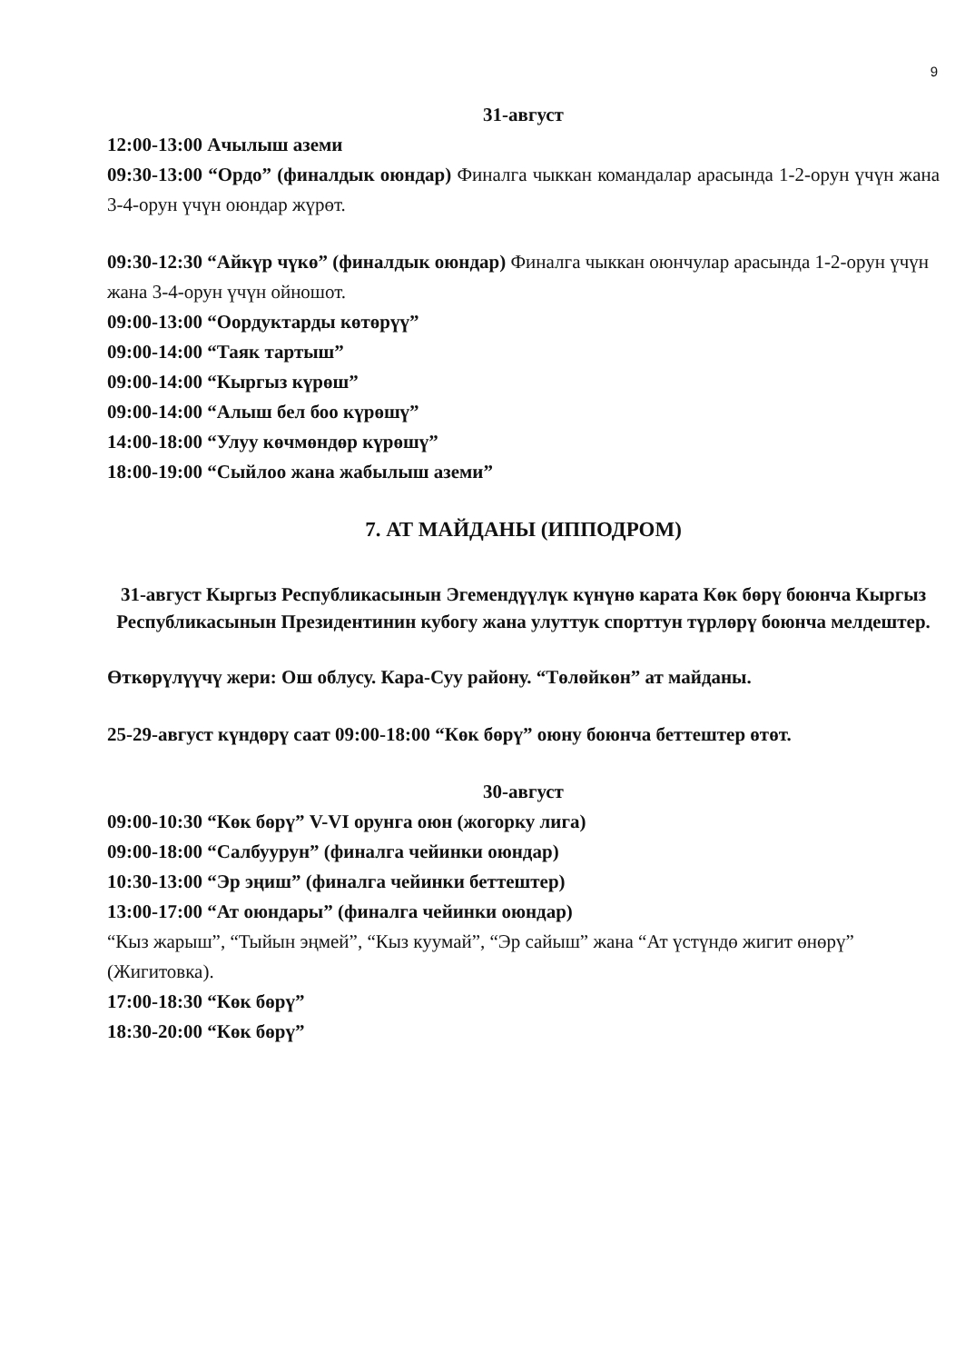9
31-август
12:00-13:00 Ачылыш аземи
09:30-13:00 “Ордо” (финалдык оюндар) Финалга чыккан командалар арасында 1-2-орун үчүн жана 3-4-орун үчүн оюндар жүрөт.
09:30-12:30 “Айкүр чүкө” (финалдык оюндар) Финалга чыккан оюнчулар арасында 1-2-орун үчүн жана 3-4-орун үчүн ойношот.
09:00-13:00 “Оордуктарды көтөрүү”
09:00-14:00 “Таяк тартыш”
09:00-14:00 “Кыргыз күрөш”
09:00-14:00 “Алыш бел боо күрөшү”
14:00-18:00 “Улуу көчмөндөр күрөшү”
18:00-19:00 “Сыйлоо жана жабылыш аземи”
7. АТ МАЙДАНЫ (ИППОДРОМ)
31-август Кыргыз Республикасынын Эгемендүүлүк күнүнө карата Көк бөрү боюнча Кыргыз Республикасынын Президентинин кубогу жана улуттук спорттун түрлөрү боюнча мелдештер.
Өткөрүлүүчү жери: Ош облусу. Кара-Суу району. “Төлөйкөн” ат майданы.
25-29-август күндөрү саат 09:00-18:00 “Көк бөрү” оюну боюнча беттештер өтөт.
30-август
09:00-10:30 “Көк бөрү” V-VI орунга оюн (жогорку лига)
09:00-18:00 “Салбуурун” (финалга чейинки оюндар)
10:30-13:00 “Эр эңиш” (финалга чейинки беттештер)
13:00-17:00 “Ат оюндары” (финалга чейинки оюндар)
“Кыз жарыш”, “Тыйын эңмей”, “Кыз куумай”, “Эр сайыш” жана “Ат үстүндө жигит өнөрү” (Жигитовка).
17:00-18:30 “Көк бөрү”
18:30-20:00 “Көк бөрү”